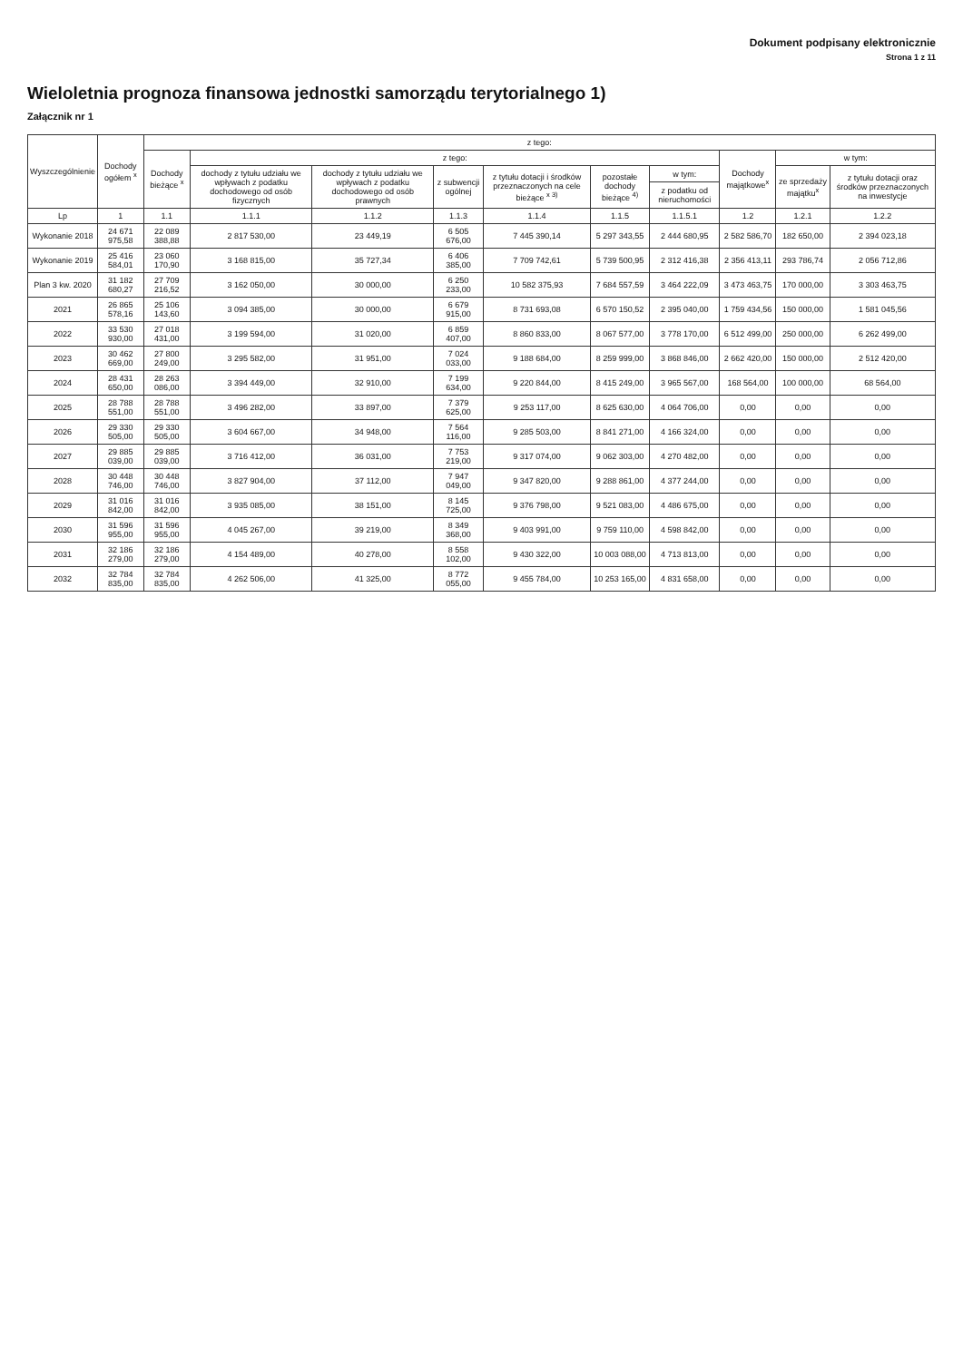Dokument podpisany elektronicznie
Strona 1 z 11
Wieloletnia prognoza finansowa jednostki samorządu terytorialnego 1)
Załącznik nr 1
| Wyszczególnienie | Dochody ogółem <sup>x</sup> | z tego: | | | | | | | | | |
| --- | --- | --- | --- | --- | --- | --- | --- | --- | --- | --- | --- |
| | | Dochody bieżące <sup>x</sup> | z tego: | | | | | | Dochody majątkowe<sup>x</sup> | w tym: | |
| | | | dochody z tytułu udziału we wpływach z podatku dochodowego od osób fizycznych | dochody z tytułu udziału we wpływach z podatku dochodowego od osób prawnych | z subwencji ogólnej | z tytułu dotacji i środków przeznaczonych na cele bieżące <sup>x 3)</sup> | pozostałe dochody bieżące <sup>4)</sup> | w tym: | | ze sprzedaży majątku<sup>x</sup> | z tytułu dotacji oraz środków przeznaczonych na inwestycje |
| | | | | | | | | z podatku od nieruchomości | | | |
| Lp | 1 | 1.1 | 1.1.1 | 1.1.2 | 1.1.3 | 1.1.4 | 1.1.5 | 1.1.5.1 | 1.2 | 1.2.1 | 1.2.2 |
| Wykonanie 2018 | 24 671 975,58 | 22 089 388,88 | 2 817 530,00 | 23 449,19 | 6 505 676,00 | 7 445 390,14 | 5 297 343,55 | 2 444 680,95 | 2 582 586,70 | 182 650,00 | 2 394 023,18 |
| Wykonanie 2019 | 25 416 584,01 | 23 060 170,90 | 3 168 815,00 | 35 727,34 | 6 406 385,00 | 7 709 742,61 | 5 739 500,95 | 2 312 416,38 | 2 356 413,11 | 293 786,74 | 2 056 712,86 |
| Plan 3 kw. 2020 | 31 182 680,27 | 27 709 216,52 | 3 162 050,00 | 30 000,00 | 6 250 233,00 | 10 582 375,93 | 7 684 557,59 | 3 464 222,09 | 3 473 463,75 | 170 000,00 | 3 303 463,75 |
| 2021 | 26 865 578,16 | 25 106 143,60 | 3 094 385,00 | 30 000,00 | 6 679 915,00 | 8 731 693,08 | 6 570 150,52 | 2 395 040,00 | 1 759 434,56 | 150 000,00 | 1 581 045,56 |
| 2022 | 33 530 930,00 | 27 018 431,00 | 3 199 594,00 | 31 020,00 | 6 859 407,00 | 8 860 833,00 | 8 067 577,00 | 3 778 170,00 | 6 512 499,00 | 250 000,00 | 6 262 499,00 |
| 2023 | 30 462 669,00 | 27 800 249,00 | 3 295 582,00 | 31 951,00 | 7 024 033,00 | 9 188 684,00 | 8 259 999,00 | 3 868 846,00 | 2 662 420,00 | 150 000,00 | 2 512 420,00 |
| 2024 | 28 431 650,00 | 28 263 086,00 | 3 394 449,00 | 32 910,00 | 7 199 634,00 | 9 220 844,00 | 8 415 249,00 | 3 965 567,00 | 168 564,00 | 100 000,00 | 68 564,00 |
| 2025 | 28 788 551,00 | 28 788 551,00 | 3 496 282,00 | 33 897,00 | 7 379 625,00 | 9 253 117,00 | 8 625 630,00 | 4 064 706,00 | 0,00 | 0,00 | 0,00 |
| 2026 | 29 330 505,00 | 29 330 505,00 | 3 604 667,00 | 34 948,00 | 7 564 116,00 | 9 285 503,00 | 8 841 271,00 | 4 166 324,00 | 0,00 | 0,00 | 0,00 |
| 2027 | 29 885 039,00 | 29 885 039,00 | 3 716 412,00 | 36 031,00 | 7 753 219,00 | 9 317 074,00 | 9 062 303,00 | 4 270 482,00 | 0,00 | 0,00 | 0,00 |
| 2028 | 30 448 746,00 | 30 448 746,00 | 3 827 904,00 | 37 112,00 | 7 947 049,00 | 9 347 820,00 | 9 288 861,00 | 4 377 244,00 | 0,00 | 0,00 | 0,00 |
| 2029 | 31 016 842,00 | 31 016 842,00 | 3 935 085,00 | 38 151,00 | 8 145 725,00 | 9 376 798,00 | 9 521 083,00 | 4 486 675,00 | 0,00 | 0,00 | 0,00 |
| 2030 | 31 596 955,00 | 31 596 955,00 | 4 045 267,00 | 39 219,00 | 8 349 368,00 | 9 403 991,00 | 9 759 110,00 | 4 598 842,00 | 0,00 | 0,00 | 0,00 |
| 2031 | 32 186 279,00 | 32 186 279,00 | 4 154 489,00 | 40 278,00 | 8 558 102,00 | 9 430 322,00 | 10 003 088,00 | 4 713 813,00 | 0,00 | 0,00 | 0,00 |
| 2032 | 32 784 835,00 | 32 784 835,00 | 4 262 506,00 | 41 325,00 | 8 772 055,00 | 9 455 784,00 | 10 253 165,00 | 4 831 658,00 | 0,00 | 0,00 | 0,00 |